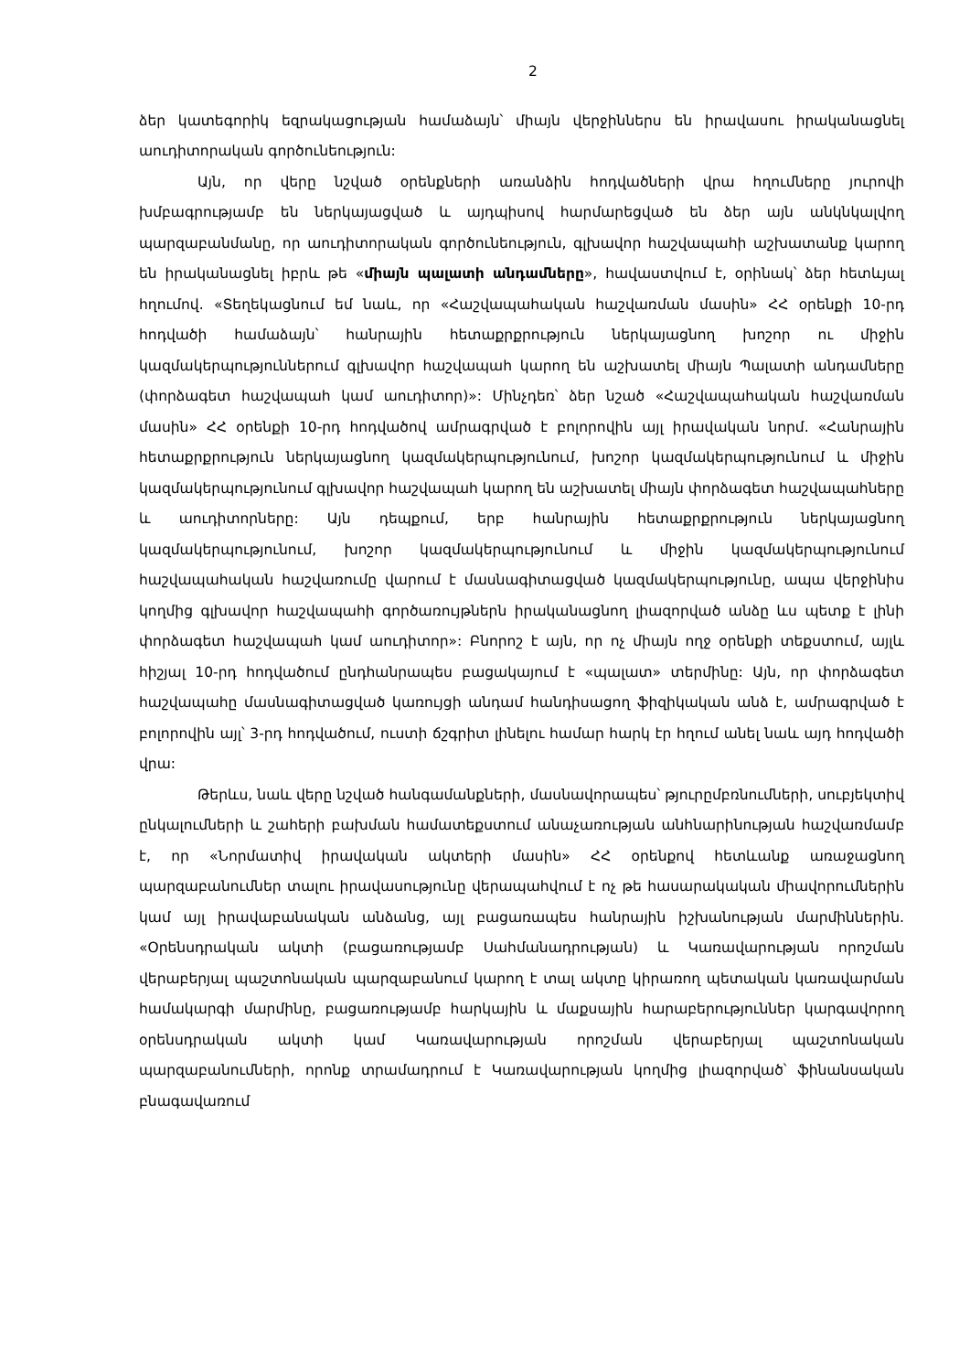2
ձեր կատեգորիկ եզրակացության համաձայն՝ միայն վերջիններս են իրավասու իրականացնել աուդիտորական գործունեություն:
Այն, որ վերը նշված օրենքների առանձին հոդվածների վրա հղումները յուրովի խմբագրությամբ են ներկայացված և այդպիսով հարմարեցված են ձեր այն անկնկալվող պարզաբանմանը, որ աուդիտորական գործունեություն, գլխավոր հաշվապահի աշխատանք կարող են իրականացնել իբրև թե «միայն պալատի անդամները», հավաստվում է, օրինակ՝ ձեր հետևյալ հղումով. «Տեղեկացնում եմ նաև, որ «Հաշվապահական հաշվառման մասին» ՀՀ օրենքի 10-րդ հոդվածի համաձայն՝ հանրային հետաքրքրություն ներկայացնող խոշոր ու միջին կազմակերպություններում գլխավոր հաշվապահ կարող են աշխատել միայն Պալատի անդամները (փորձագետ հաշվապահ կամ աուդիտոր)»: Մինչդեռ՝ ձեր նշած «Հաշվապահական հաշվառման մասին» ՀՀ օրենքի 10-րդ հոդվածով ամրագրված է բոլորովին այլ իրավական նորմ. «Հանրային հետաքրքրություն ներկայացնող կազմակերպությունում, խոշոր կազմակերպությունում և միջին կազմակերպությունում գլխավոր հաշվապահ կարող են աշխատել միայն փորձագետ հաշվապահները և աուդիտորները: Այն դեպքում, երբ հանրային հետաքրքրություն ներկայացնող կազմակերպությունում, խոշոր կազմակերպությունում և միջին կազմակերպությունում հաշվապահական հաշվառումը վարում է մասնագիտացված կազմակերպությունը, ապա վերջինիս կողմից գլխավոր հաշվապահի գործառույթներն իրականացնող լիազորված անձը ևս պետք է լինի փորձագետ հաշվապահ կամ աուդիտոր»: Բնորոշ է այն, որ ոչ միայն ողջ օրենքի տեքստում, այլև հիշյալ 10-րդ հոդվածում ընդհանրապես բացակայում է «պալատ» տերմինը: Այն, որ փորձագետ հաշվապահը մասնագիտացված կառույցի անդամ հանդիսացող ֆիզիկական անձ է, ամրագրված է բոլորովին այլ՝ 3-րդ հոդվածում, ուստի ճշգրիտ լինելու համար հարկ էր հղում անել նաև այդ հոդվածի վրա:
Թերևս, նաև վերը նշված հանգամանքների, մասնավորապես՝ թյուրըմբռնումների, սուբյեկտիվ ընկալումների և շահերի բախման համատեքստում անաչառության անհնարինության հաշվառմամբ է, որ «Նորմատիվ իրավական ակտերի մասին» ՀՀ օրենքով հետևանք առաջացնող պարզաբանումներ տալու իրավասությունը վերապահվում է ոչ թե հասարակական միավորումներին կամ այլ իրավաբանական անձանց, այլ բացառապես հանրային իշխանության մարմիններին. «Օրենսդրական ակտի (բացառությամբ Սահմանադրության) և Կառավարության որոշման վերաբերյալ պաշտոնական պարզաբանում կարող է տալ ակտը կիրառող պետական կառավարման համակարգի մարմինը, բացառությամբ հարկային և մաքսային հարաբերություններ կարգավորող օրենսդրական ակտի կամ Կառավարության որոշման վերաբերյալ պաշտոնական պարզաբանումների, որոնք տրամադրում է Կառավարության կողմից լիազորված՝ ֆինանսական բնագավառում